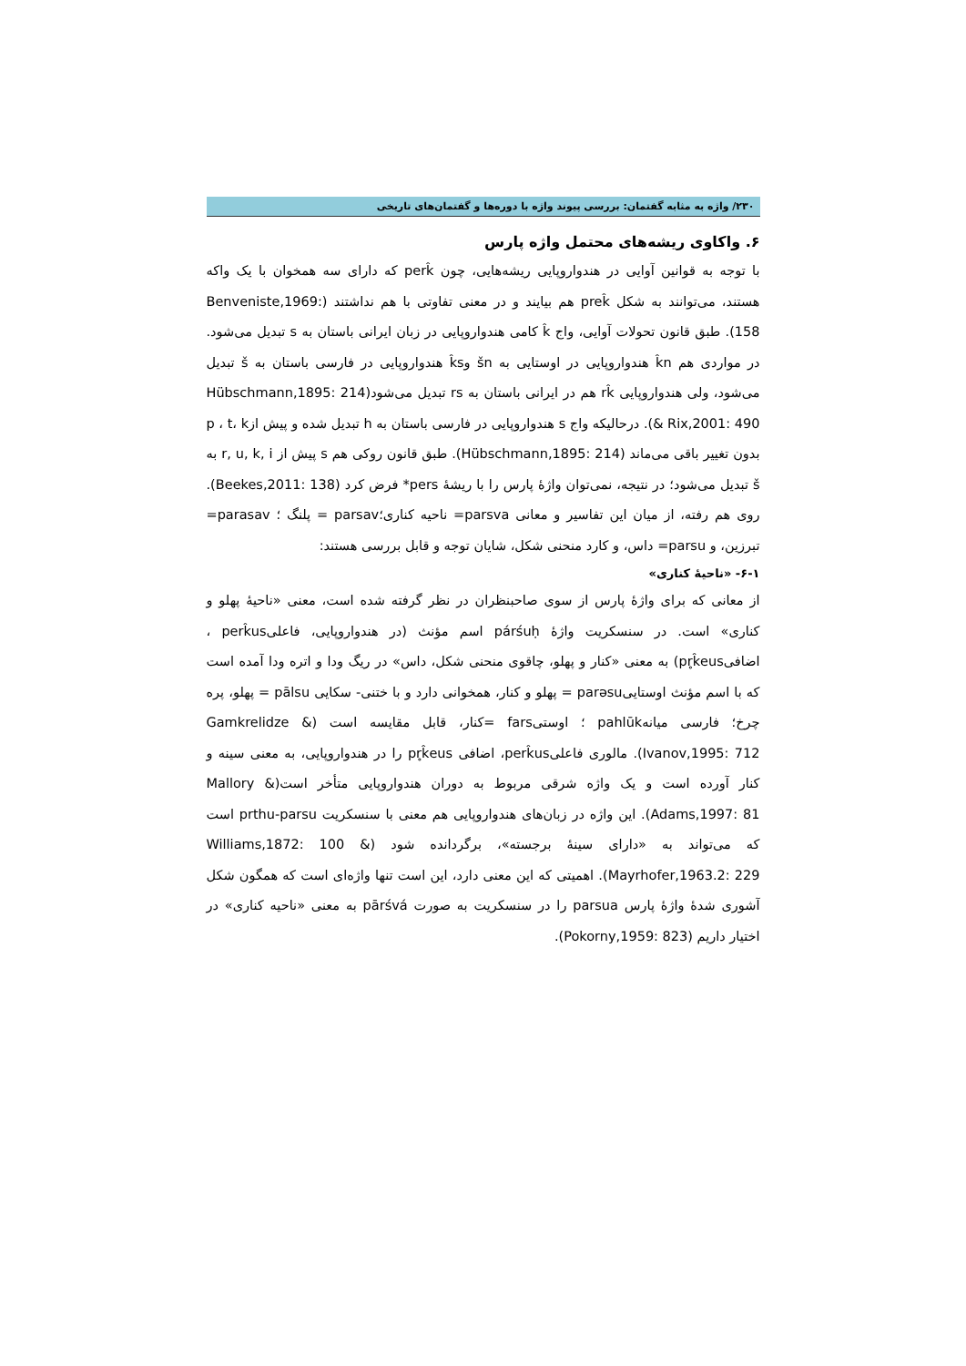۲۳۰/ واژه به مثابه گفتمان: بررسی پیوند واژه با دوره‌ها و گفتمان‌های تاریخی
۶. واکاوی ریشه‌های محتمل واژه پارس
با توجه به قوانین آوایی در هندواروپایی ریشه‌هایی، چون perk̂ که دارای سه همخوان با یک واکه هستند، می‌توانند به شکل prek̂ هم بیایند و در معنی تفاوتی با هم نداشتند (Benveniste,1969: 158). طبق قانون تحولات آوایی، واج k̂ کامی هندواروپایی در زبان ایرانی باستان به s تبدیل می‌شود. در مواردی هم k̂n هندواروپایی در اوستایی به šn وk̂s هندواروپایی در فارسی باستان به š تبدیل می‌شود، ولی هندواروپایی rk̂ هم در ایرانی باستان به rs تبدیل می‌شود(Hübschmann,1895: 214 & Rix,2001: 490). درحالیکه واج s هندواروپایی در فارسی باستان به h تبدیل شده و پیش ازp ، t، k بدون تغییر باقی می‌ماند (Hübschmann,1895: 214). طبق قانون روکی هم s پیش از r, u, k, i به š تبدیل می‌شود؛ در نتیجه، نمی‌توان واژهٔ پارس را با ریشهٔ pers* فرض کرد (Beekes,2011: 138). روی هم رفته، از میان این تفاسیر و معانی parsva= ناحیه کناری؛parsav = پلنگ ؛ parasav= تبرزین، و parsu= داس، و کارد منحنی شکل، شایان توجه و قابل بررسی هستند:
۶-۱- «ناحیهٔ کناری»
از معانی که برای واژهٔ پارس از سوی صاحبنظران در نظر گرفته شده است، معنی «ناحیهٔ پهلو و کناری» است. در سنسکریت واژهٔ párśuḥ اسم مؤنث (در هندواروپایی، فاعلیperk̂us ، اضافیpr̥k̂eus) به معنی «کنار و پهلو، چاقوی منحنی شکل، داس» در ریگ ودا و اتره ودا آمده است که با اسم مؤنث اوستاییparəsu = پهلو و کنار، همخوانی دارد و با ختنی- سکایی pālsu = پهلو، پره چرخ؛ فارسی میانهpahlūk ؛ اوستیfars =کنار، قابل مقایسه است (Gamkrelidze & Ivanov,1995: 712). مالوری فاعلیperk̂us، اضافی pr̥k̂eus را در هندواروپایی، به معنی سینه و کنار آورده است و یک واژه شرقی مربوط به دوران هندواروپایی متأخر است(Mallory & Adams,1997: 81). این واژه در زبان‌های هندواروپایی هم معنی با سنسکریت prthu-parsu است که می‌تواند به «دارای سینهٔ برجسته»، برگردانده شود (Williams,1872: 100 & Mayrhofer,1963.2: 229). اهمیتی که این معنی دارد، این است تنها واژه‌ای است که همگون شکل آشوری شدهٔ واژهٔ پارس parsua را در سنسکریت به صورت pārśvá به معنی «ناحیه کناری» در اختیار داریم (Pokorny,1959: 823).